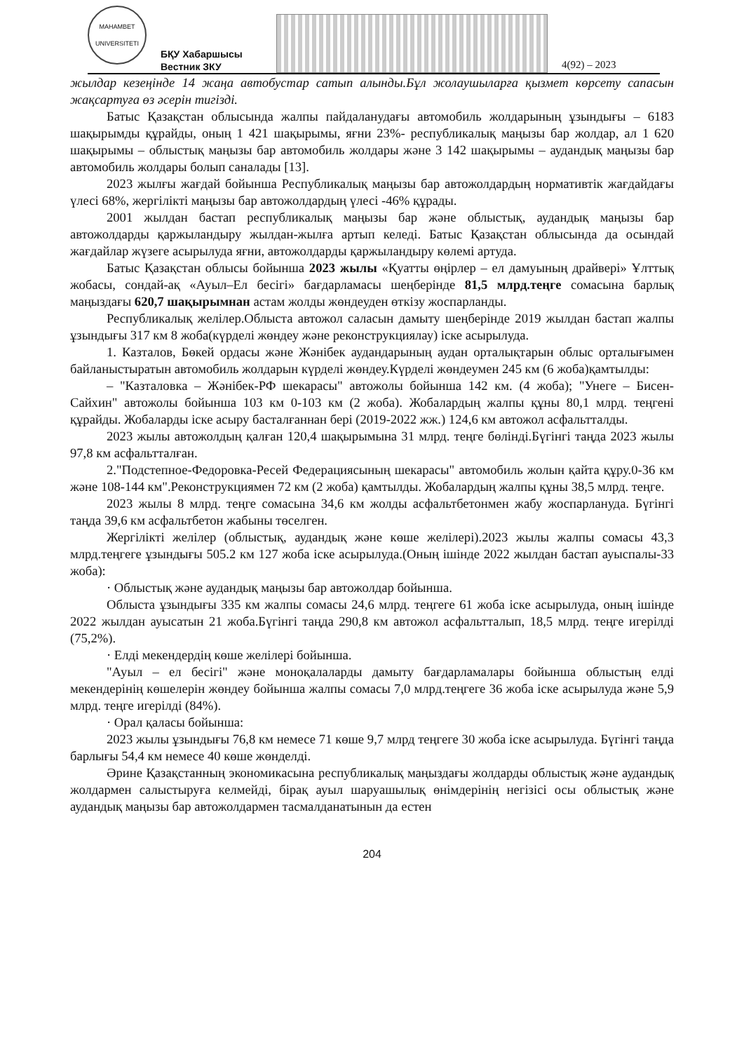MAHAMBET
UNIVERSITETI
БҚУ Хабаршысы
Вестник ЗКУ
4(92) – 2023
жылдар кезеңінде 14 жаңа автобустар сатып алынды.Бұл жолаушыларға қызмет көрсету сапасын жақсартуға өз әсерін тигізді.
Батыс Қазақстан облысында жалпы пайдаланудағы автомобиль жолдарының ұзындығы – 6183 шақырымды құрайды, оның 1 421 шақырымы, яғни 23%- республикалық маңызы бар жолдар, ал 1 620 шақырымы – облыстық маңызы бар автомобиль жолдары және 3 142 шақырымы – аудандық маңызы бар автомобиль жолдары болып саналады [13].
2023 жылғы жағдай бойынша Республикалық маңызы бар автожолдардың нормативтік жағдайдағы үлесі 68%, жергілікті маңызы бар автожолдардың үлесі -46% құрады.
2001 жылдан бастап республикалық маңызы бар және облыстық, аудандық маңызы бар автожолдарды қаржыландыру жылдан-жылға артып келеді. Батыс Қазақстан облысында да осындай жағдайлар жүзеге асырылуда яғни, автожолдарды қаржыландыру көлемі артуда.
Батыс Қазақстан облысы бойынша 2023 жылы «Қуатты өңірлер – ел дамуының драйвері» Ұлттық жобасы, сондай-ақ «Ауыл–Ел бесігі» бағдарламасы шеңберінде 81,5 млрд.теңге сомасына барлық маңыздағы 620,7 шақырымнан астам жолды жөндеуден өткізу жоспарланды.
Республикалық желілер.Облыста автожол саласын дамыту шеңберінде 2019 жылдан бастап жалпы ұзындығы 317 км 8 жоба(күрделі жөндеу және реконструкциялау) іске асырылуда.
1. Казталов, Бөкей ордасы және Жәнібек аудандарының аудан орталықтарын облыс орталығымен байланыстыратын автомобиль жолдарын күрделі жөндеу.Күрделі жөндеумен 245 км (6 жоба)қамтылды:
– "Казталовка – Жәнібек-РФ шекарасы" автожолы бойынша 142 км. (4 жоба); "Унеге – Бисен-Сайхин" автожолы бойынша 103 км 0-103 км (2 жоба). Жобалардың жалпы құны 80,1 млрд. теңгені құрайды. Жобаларды іске асыру басталғаннан бері (2019-2022 жж.) 124,6 км автожол асфальтталды.
2023 жылы автожолдың қалған 120,4 шақырымына 31 млрд. теңге бөлінді.Бүгінгі таңда 2023 жылы 97,8 км асфальтталған.
2."Подстепное-Федоровка-Ресей Федерациясының шекарасы" автомобиль жолын қайта құру.0-36 км және 108-144 км".Реконструкциямен 72 км (2 жоба) қамтылды. Жобалардың жалпы құны 38,5 млрд. теңге.
2023 жылы 8 млрд. теңге сомасына 34,6 км жолды асфальтбетонмен жабу жоспарлануда. Бүгінгі таңда 39,6 км асфальтбетон жабыны төселген.
Жергілікті желілер (облыстық, аудандық және көше желілері).2023 жылы жалпы сомасы 43,3 млрд.теңгеге ұзындығы 505.2 км 127 жоба іске асырылуда.(Оның ішінде 2022 жылдан бастап ауыспалы-33 жоба):
· Облыстық және аудандық маңызы бар автожолдар бойынша.
Облыста ұзындығы 335 км жалпы сомасы 24,6 млрд. теңгеге 61 жоба іске асырылуда, оның ішінде 2022 жылдан ауысатын 21 жоба.Бүгінгі таңда 290,8 км автожол асфальтталып, 18,5 млрд. теңге игерілді (75,2%).
· Елді мекендердің көше желілері бойынша.
"Ауыл – ел бесігі" және моноқалаларды дамыту бағдарламалары бойынша облыстың елді мекендерінің көшелерін жөндеу бойынша жалпы сомасы 7,0 млрд.теңгеге 36 жоба іске асырылуда және 5,9 млрд. теңге игерілді (84%).
· Орал қаласы бойынша:
2023 жылы ұзындығы 76,8 км немесе 71 көше 9,7 млрд теңгеге 30 жоба іске асырылуда. Бүгінгі таңда барлығы 54,4 км немесе 40 көше жөнделді.
Әрине Қазақстанның экономикасына республикалық маңыздағы жолдарды облыстық және аудандық жолдармен салыстыруға келмейді, бірақ ауыл шаруашылық өнімдерінің негізісі осы облыстық және аудандық маңызы бар автожолдармен тасмалданатынын да естен
204